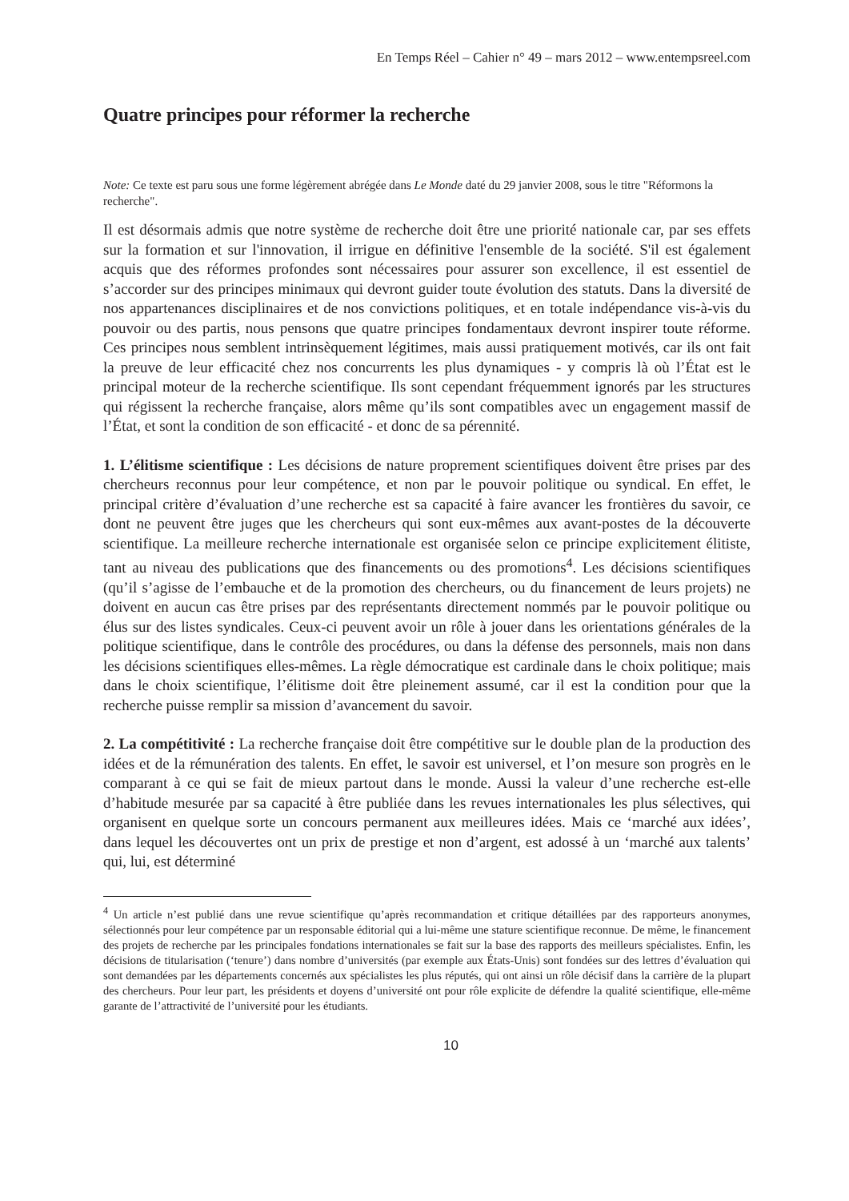En Temps Réel – Cahier n° 49 – mars 2012 – www.entempsreel.com
Quatre principes pour réformer la recherche
Note: Ce texte est paru sous une forme légèrement abrégée dans Le Monde daté du 29 janvier 2008, sous le titre "Réformons la recherche".
Il est désormais admis que notre système de recherche doit être une priorité nationale car, par ses effets sur la formation et sur l'innovation, il irrigue en définitive l'ensemble de la société. S'il est également acquis que des réformes profondes sont nécessaires pour assurer son excellence, il est essentiel de s’accorder sur des principes minimaux qui devront guider toute évolution des statuts. Dans la diversité de nos appartenances disciplinaires et de nos convictions politiques, et en totale indépendance vis-à-vis du pouvoir ou des partis, nous pensons que quatre principes fondamentaux devront inspirer toute réforme. Ces principes nous semblent intrinsèquement légitimes, mais aussi pratiquement motivés, car ils ont fait la preuve de leur efficacité chez nos concurrents les plus dynamiques - y compris là où l’État est le principal moteur de la recherche scientifique. Ils sont cependant fréquemment ignorés par les structures qui régissent la recherche française, alors même qu’ils sont compatibles avec un engagement massif de l’État, et sont la condition de son efficacité - et donc de sa pérennité.
1. L’élitisme scientifique : Les décisions de nature proprement scientifiques doivent être prises par des chercheurs reconnus pour leur compétence, et non par le pouvoir politique ou syndical. En effet, le principal critère d’évaluation d’une recherche est sa capacité à faire avancer les frontières du savoir, ce dont ne peuvent être juges que les chercheurs qui sont eux-mêmes aux avant-postes de la découverte scientifique. La meilleure recherche internationale est organisée selon ce principe explicitement élitiste, tant au niveau des publications que des financements ou des promotions<sup>4</sup>. Les décisions scientifiques (qu’il s’agisse de l’embauche et de la promotion des chercheurs, ou du financement de leurs projets) ne doivent en aucun cas être prises par des représentants directement nommés par le pouvoir politique ou élus sur des listes syndicales. Ceux-ci peuvent avoir un rôle à jouer dans les orientations générales de la politique scientifique, dans le contrôle des procédures, ou dans la défense des personnels, mais non dans les décisions scientifiques elles-mêmes. La règle démocratique est cardinale dans le choix politique; mais dans le choix scientifique, l’élitisme doit être pleinement assumé, car il est la condition pour que la recherche puisse remplir sa mission d’avancement du savoir.
2. La compétitivité : La recherche française doit être compétitive sur le double plan de la production des idées et de la rémunération des talents. En effet, le savoir est universel, et l’on mesure son progrès en le comparant à ce qui se fait de mieux partout dans le monde. Aussi la valeur d’une recherche est-elle d’habitude mesurée par sa capacité à être publiée dans les revues internationales les plus sélectives, qui organisent en quelque sorte un concours permanent aux meilleures idées. Mais ce ‘marché aux idées’, dans lequel les découvertes ont un prix de prestige et non d’argent, est adossé à un ‘marché aux talents’ qui, lui, est déterminé
<sup>4</sup> Un article n’est publié dans une revue scientifique qu’après recommandation et critique détaillées par des rapporteurs anonymes, sélectionnés pour leur compétence par un responsable éditorial qui a lui-même une stature scientifique reconnue. De même, le financement des projets de recherche par les principales fondations internationales se fait sur la base des rapports des meilleurs spécialistes. Enfin, les décisions de titularisation (‘tenure’) dans nombre d’universités (par exemple aux États-Unis) sont fondées sur des lettres d’évaluation qui sont demandées par les départements concernés aux spécialistes les plus réputés, qui ont ainsi un rôle décisif dans la carrière de la plupart des chercheurs. Pour leur part, les présidents et doyens d’université ont pour rôle explicite de défendre la qualité scientifique, elle-même garante de l’attractivité de l’université pour les étudiants.
10